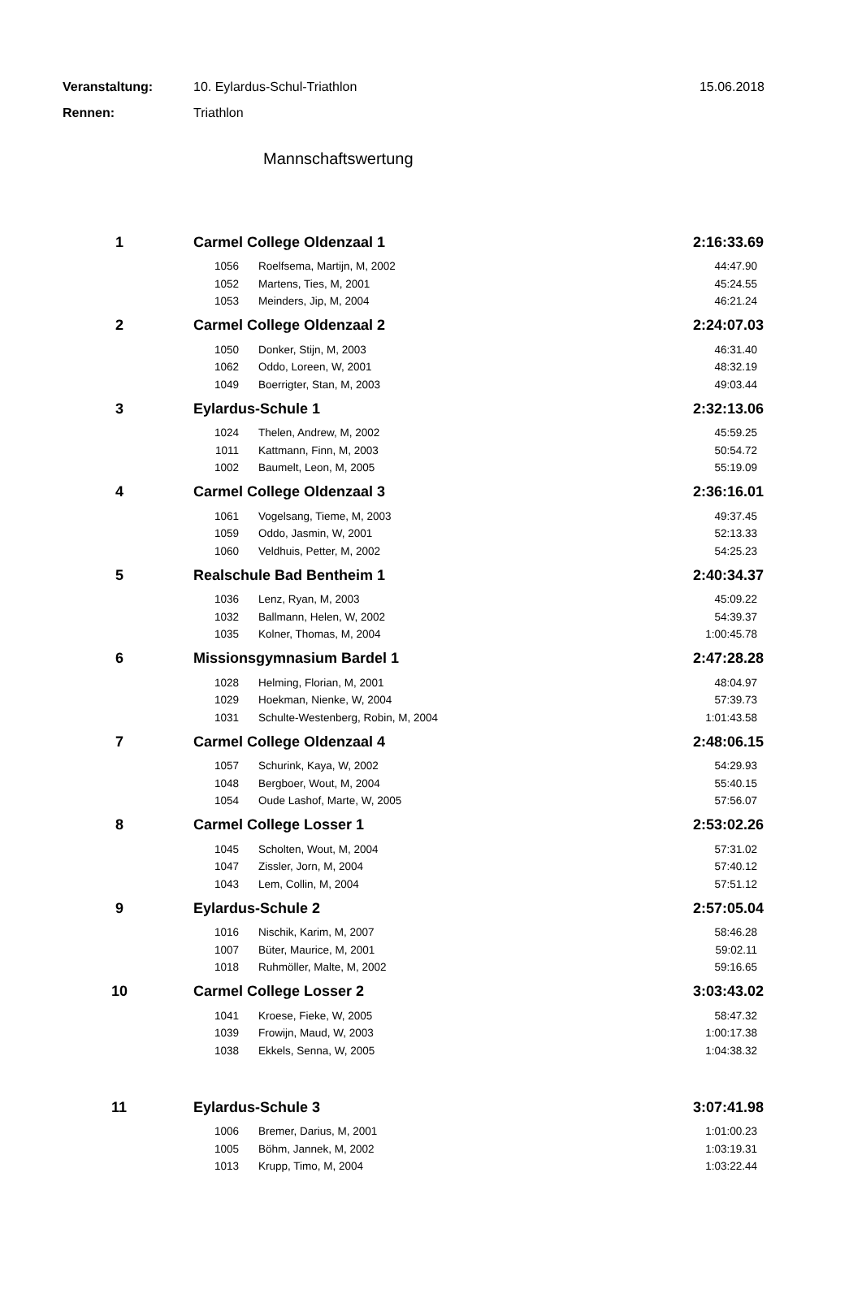Veranstaltung: 10. Eylardus-Schul-Triathlon 15.06.2018
Rennen: Triathlon
Mannschaftswertung
| 1 | Carmel College Oldenzaal 1 | | 2:16:33.69 |
| | 1056 | Roelfsema, Martijn, M, 2002 | 44:47.90 |
| | 1052 | Martens, Ties, M, 2001 | 45:24.55 |
| | 1053 | Meinders, Jip, M, 2004 | 46:21.24 |
| 2 | Carmel College Oldenzaal 2 | | 2:24:07.03 |
| | 1050 | Donker, Stijn, M, 2003 | 46:31.40 |
| | 1062 | Oddo, Loreen, W, 2001 | 48:32.19 |
| | 1049 | Boerrigter, Stan, M, 2003 | 49:03.44 |
| 3 | Eylardus-Schule 1 | | 2:32:13.06 |
| | 1024 | Thelen, Andrew, M, 2002 | 45:59.25 |
| | 1011 | Kattmann, Finn, M, 2003 | 50:54.72 |
| | 1002 | Baumelt, Leon, M, 2005 | 55:19.09 |
| 4 | Carmel College Oldenzaal 3 | | 2:36:16.01 |
| | 1061 | Vogelsang, Tieme, M, 2003 | 49:37.45 |
| | 1059 | Oddo, Jasmin, W, 2001 | 52:13.33 |
| | 1060 | Veldhuis, Petter, M, 2002 | 54:25.23 |
| 5 | Realschule Bad Bentheim 1 | | 2:40:34.37 |
| | 1036 | Lenz, Ryan, M, 2003 | 45:09.22 |
| | 1032 | Ballmann, Helen, W, 2002 | 54:39.37 |
| | 1035 | Kolner, Thomas, M, 2004 | 1:00:45.78 |
| 6 | Missionsgymnasium Bardel 1 | | 2:47:28.28 |
| | 1028 | Helming, Florian, M, 2001 | 48:04.97 |
| | 1029 | Hoekman, Nienke, W, 2004 | 57:39.73 |
| | 1031 | Schulte-Westenberg, Robin, M, 2004 | 1:01:43.58 |
| 7 | Carmel College Oldenzaal 4 | | 2:48:06.15 |
| | 1057 | Schurink, Kaya, W, 2002 | 54:29.93 |
| | 1048 | Bergboer, Wout, M, 2004 | 55:40.15 |
| | 1054 | Oude Lashof, Marte, W, 2005 | 57:56.07 |
| 8 | Carmel College Losser 1 | | 2:53:02.26 |
| | 1045 | Scholten, Wout, M, 2004 | 57:31.02 |
| | 1047 | Zissler, Jorn, M, 2004 | 57:40.12 |
| | 1043 | Lem, Collin, M, 2004 | 57:51.12 |
| 9 | Eylardus-Schule 2 | | 2:57:05.04 |
| | 1016 | Nischik, Karim, M, 2007 | 58:46.28 |
| | 1007 | Büter, Maurice, M, 2001 | 59:02.11 |
| | 1018 | Ruhmöller, Malte, M, 2002 | 59:16.65 |
| 10 | Carmel College Losser 2 | | 3:03:43.02 |
| | 1041 | Kroese, Fieke, W, 2005 | 58:47.32 |
| | 1039 | Frowijn, Maud, W, 2003 | 1:00:17.38 |
| | 1038 | Ekkels, Senna, W, 2005 | 1:04:38.32 |
| 11 | Eylardus-Schule 3 | | 3:07:41.98 |
| | 1006 | Bremer, Darius, M, 2001 | 1:01:00.23 |
| | 1005 | Böhm, Jannek, M, 2002 | 1:03:19.31 |
| | 1013 | Krupp, Timo, M, 2004 | 1:03:22.44 |